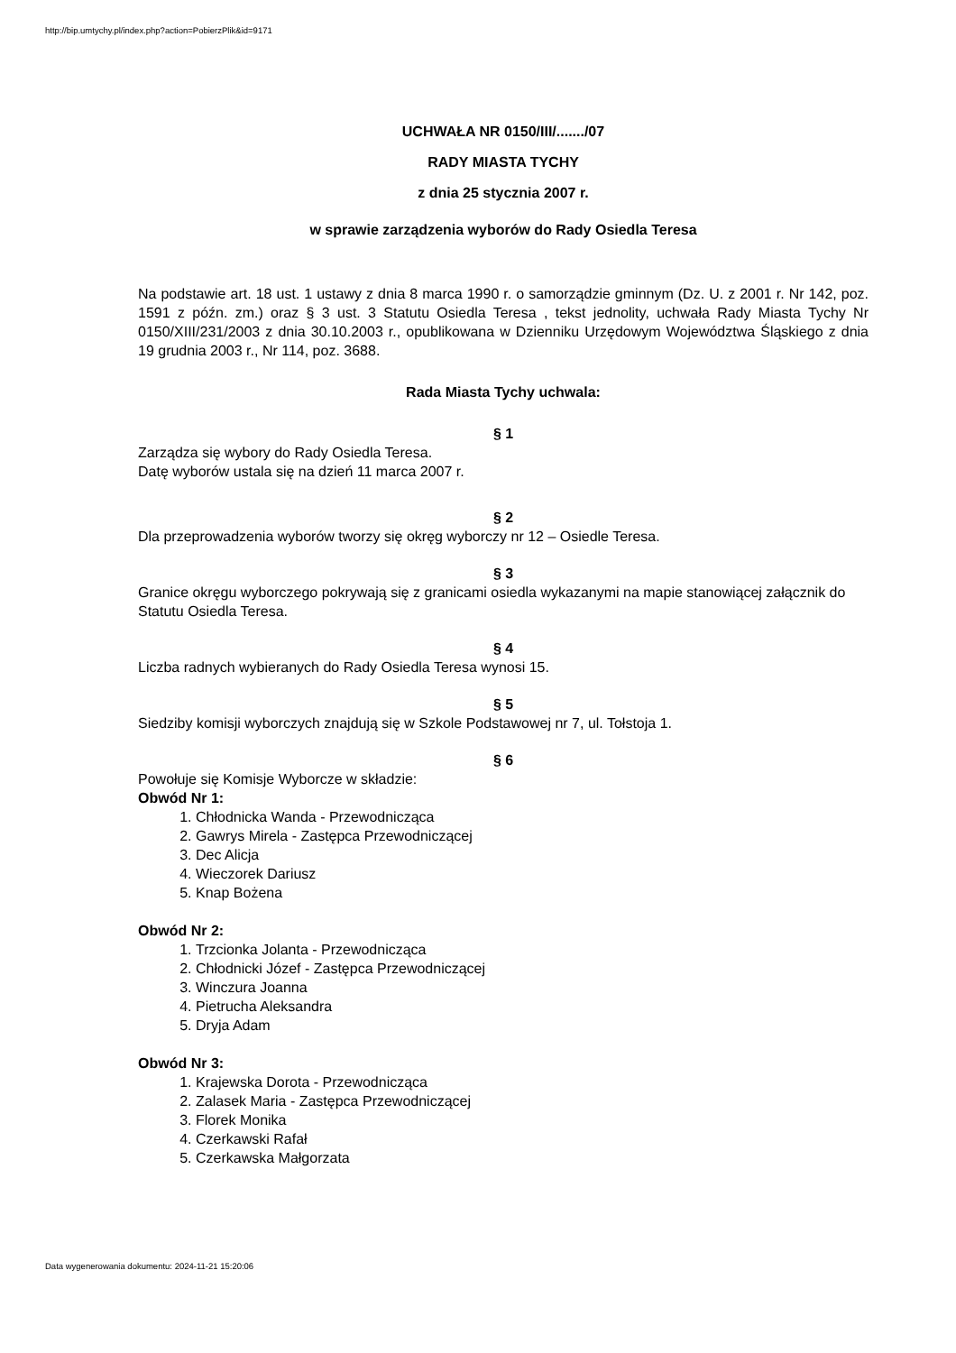http://bip.umtychy.pl/index.php?action=PobierzPlik&id=9171
UCHWAŁA NR 0150/III/......./07
RADY MIASTA TYCHY
z dnia 25 stycznia 2007 r.
w sprawie zarządzenia wyborów do Rady Osiedla Teresa
Na podstawie art. 18 ust. 1 ustawy z dnia 8 marca 1990 r. o samorządzie gminnym (Dz. U. z 2001 r. Nr 142, poz. 1591 z późn. zm.) oraz § 3 ust. 3 Statutu Osiedla Teresa , tekst jednolity, uchwała Rady Miasta Tychy Nr 0150/XIII/231/2003 z dnia 30.10.2003 r., opublikowana w Dzienniku Urzędowym Województwa Śląskiego z dnia 19 grudnia 2003 r., Nr 114, poz. 3688.
Rada Miasta Tychy uchwala:
§ 1
Zarządza się wybory do Rady Osiedla Teresa.
Datę wyborów ustala się na dzień 11 marca 2007 r.
§ 2
Dla przeprowadzenia wyborów tworzy się okręg wyborczy nr 12 – Osiedle Teresa.
§ 3
Granice okręgu wyborczego pokrywają się z granicami osiedla wykazanymi na mapie stanowiącej załącznik do Statutu Osiedla Teresa.
§ 4
Liczba radnych wybieranych do Rady Osiedla Teresa wynosi 15.
§ 5
Siedziby komisji wyborczych znajdują się w Szkole Podstawowej nr 7, ul. Tołstoja 1.
§ 6
Powołuje się Komisje Wyborcze w składzie:
Obwód Nr 1:
1. Chłodnicka Wanda - Przewodnicząca
2. Gawrys Mirela - Zastępca Przewodniczącej
3. Dec Alicja
4. Wieczorek Dariusz
5. Knap Bożena
Obwód Nr 2:
1. Trzcionka Jolanta - Przewodnicząca
2. Chłodnicki Józef - Zastępca Przewodniczącej
3. Winczura Joanna
4. Pietrucha Aleksandra
5. Dryja Adam
Obwód Nr 3:
1. Krajewska Dorota - Przewodnicząca
2. Zalasek Maria - Zastępca Przewodniczącej
3. Florek Monika
4. Czerkawski Rafał
5. Czerkawska Małgorzata
Data wygenerowania dokumentu: 2024-11-21 15:20:06